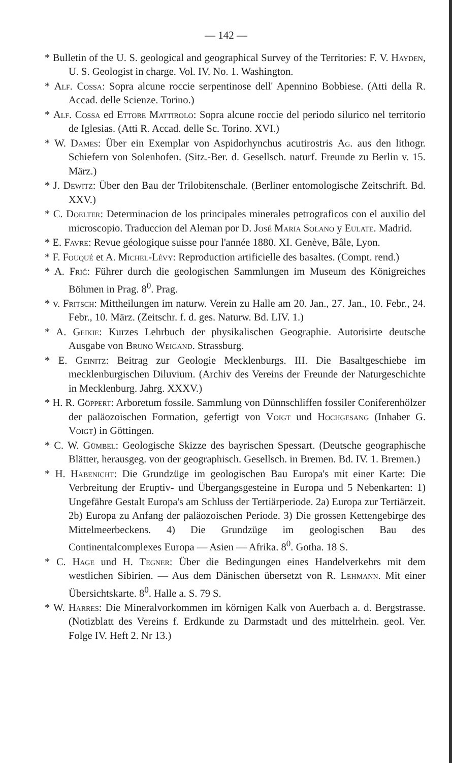— 142 —
* Bulletin of the U. S. geological and geographical Survey of the Territories: F. V. Hayden, U. S. Geologist in charge. Vol. IV. No. 1. Washington.
* Alf. Cossa: Sopra alcune roccie serpentinose dell' Apennino Bobbiese. (Atti della R. Accad. delle Scienze. Torino.)
* Alf. Cossa ed Ettore Mattirolo: Sopra alcune roccie del periodo silurico nel territorio de Iglesias. (Atti R. Accad. delle Sc. Torino. XVI.)
* W. Dames: Über ein Exemplar von Aspidorhynchus acutirostris Ag. aus den lithogr. Schiefern von Solenhofen. (Sitz.-Ber. d. Gesellsch. naturf. Freunde zu Berlin v. 15. März.)
* J. Dewitz: Über den Bau der Trilobitenschale. (Berliner entomologische Zeitschrift. Bd. XXV.)
* C. Doelter: Determinacion de los principales minerales petrograficos con el auxilio del microscopio. Traduccion del Aleman por D. José Maria Solano y Eulate. Madrid.
* E. Favre: Revue géologique suisse pour l'année 1880. XI. Genève, Bâle, Lyon.
* F. Fouqué et A. Michel-Lévy: Reproduction artificielle des basaltes. (Compt. rend.)
* A. Frič: Führer durch die geologischen Sammlungen im Museum des Königreiches Böhmen in Prag. 8<sup>0</sup>. Prag.
* v. Fritsch: Mittheilungen im naturw. Verein zu Halle am 20. Jan., 27. Jan., 10. Febr., 24. Febr., 10. März. (Zeitschr. f. d. ges. Naturw. Bd. LIV. 1.)
* A. Geikie: Kurzes Lehrbuch der physikalischen Geographie. Autorisirte deutsche Ausgabe von Bruno Weigand. Strassburg.
* E. Geinitz: Beitrag zur Geologie Mecklenburgs. III. Die Basaltgeschiebe im mecklenburgischen Diluvium. (Archiv des Vereins der Freunde der Naturgeschichte in Mecklenburg. Jahrg. XXXV.)
* H. R. Göppert: Arboretum fossile. Sammlung von Dünnschliffen fossiler Coniferenhölzer der paläozoischen Formation, gefertigt von Voigt und Hochgesang (Inhaber G. Voigt) in Göttingen.
* C. W. Gümbel: Geologische Skizze des bayrischen Spessart. (Deutsche geographische Blätter, herausgeg. von der geographisch. Gesellsch. in Bremen. Bd. IV. 1. Bremen.)
* H. Habenicht: Die Grundzüge im geologischen Bau Europa's mit einer Karte: Die Verbreitung der Eruptiv- und Übergangsgesteine in Europa und 5 Nebenkarten: 1) Ungefähre Gestalt Europa's am Schluss der Tertiärperiode. 2a) Europa zur Tertiärzeit. 2b) Europa zu Anfang der paläozoischen Periode. 3) Die grossen Kettengebirge des Mittelmeerbeckens. 4) Die Grundzüge im geologischen Bau des Continentalcomplexes Europa — Asien — Afrika. 8<sup>0</sup>. Gotha. 18 S.
* C. Hage und H. Tegner: Über die Bedingungen eines Handelverkehrs mit dem westlichen Sibirien. — Aus dem Dänischen übersetzt von R. Lehmann. Mit einer Übersichtskarte. 8<sup>0</sup>. Halle a. S. 79 S.
* W. Harres: Die Mineralvorkommen im körnigen Kalk von Auerbach a. d. Bergstrasse. (Notizblatt des Vereins f. Erdkunde zu Darmstadt und des mittelrhein. geol. Ver. Folge IV. Heft 2. Nr 13.)